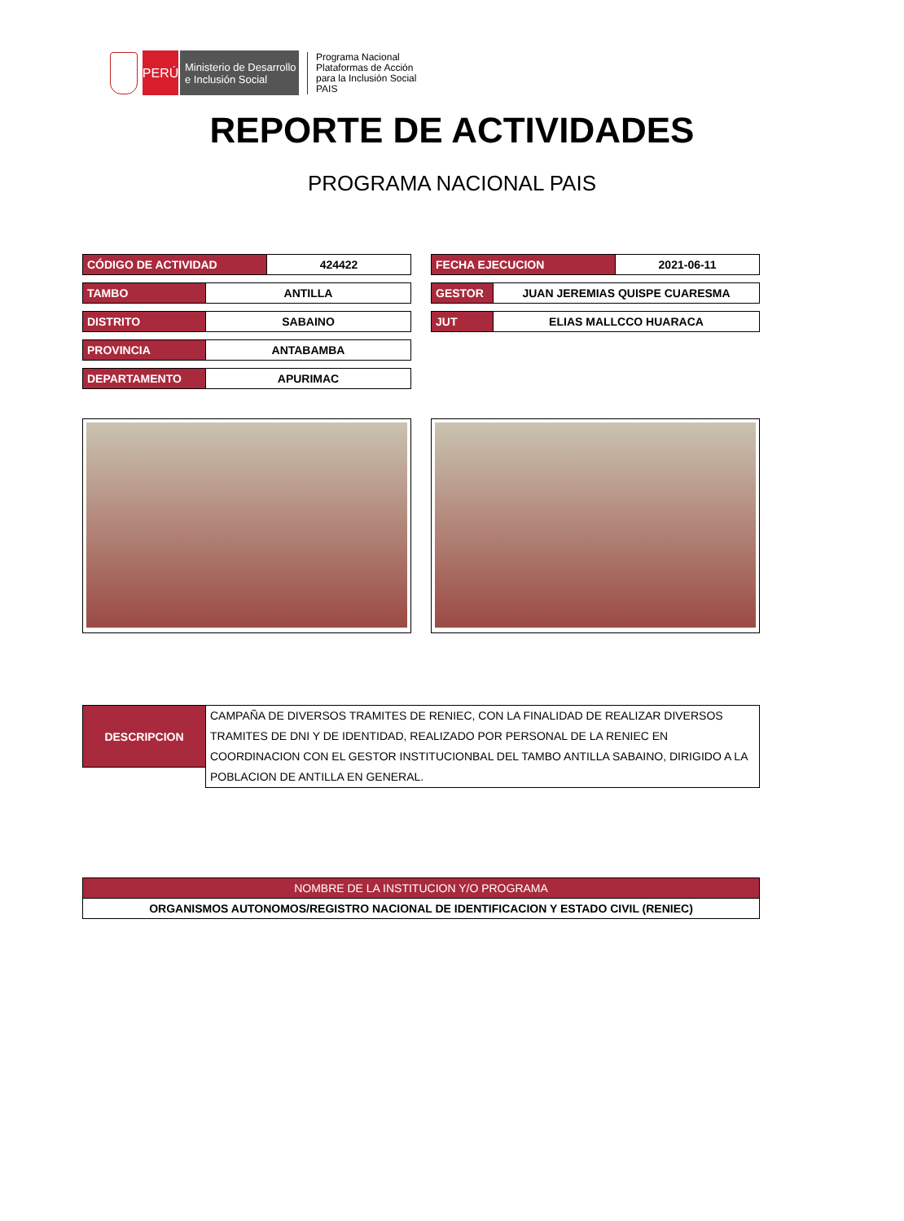PERÚ
Ministerio de Desarrollo
e Inclusión Social
Programa Nacional
Plataformas de Acción
para la Inclusión Social
PAIS
REPORTE DE ACTIVIDADES
PROGRAMA NACIONAL PAIS
| CÓDIGO DE ACTIVIDAD | 424422 |
| TAMBO | ANTILLA |
| DISTRITO | SABAINO |
| PROVINCIA | ANTABAMBA |
| DEPARTAMENTO | APURIMAC |
| FECHA EJECUCION | 2021-06-11 |
| GESTOR | JUAN JEREMIAS QUISPE CUARESMA |
| JUT | ELIAS MALLCCO HUARACA |
| DESCRIPCION | CAMPAÑA DE DIVERSOS TRAMITES DE RENIEC, CON LA FINALIDAD DE REALIZAR DIVERSOS TRAMITES DE DNI Y DE IDENTIDAD, REALIZADO POR PERSONAL DE LA RENIEC EN COORDINACION CON EL GESTOR INSTITUCIONBAL DEL TAMBO ANTILLA SABAINO, DIRIGIDO A LA POBLACION DE ANTILLA EN GENERAL. |
| NOMBRE DE LA INSTITUCION Y/O PROGRAMA |
| ORGANISMOS AUTONOMOS/REGISTRO NACIONAL DE IDENTIFICACION Y ESTADO CIVIL (RENIEC) |